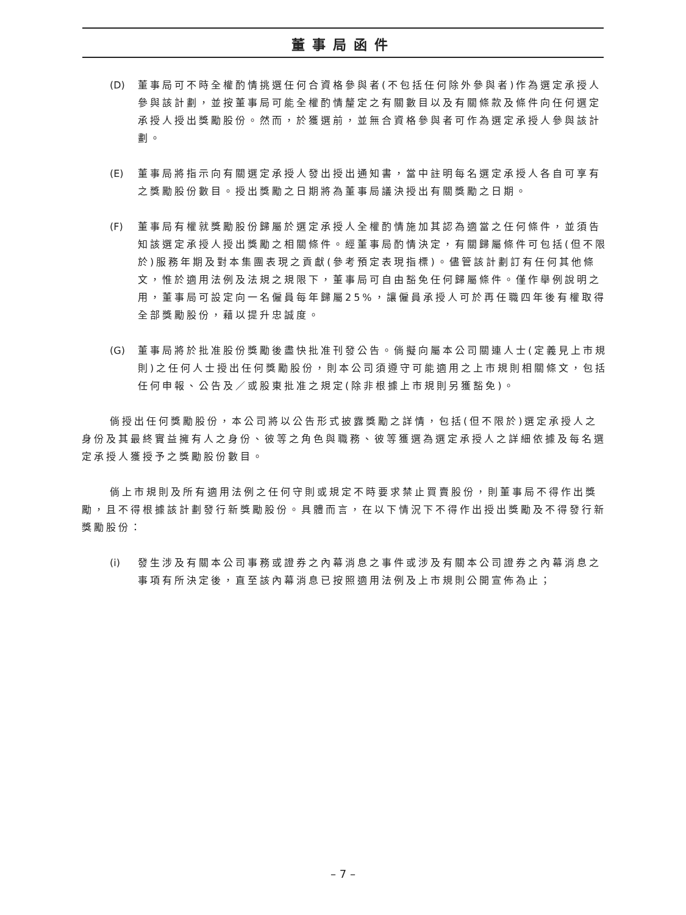董事局函件
(D) 董事局可不時全權酌情挑選任何合資格參與者(不包括任何除外參與者)作為選定承授人參與該計劃，並按董事局可能全權酌情釐定之有關數目以及有關條款及條件向任何選定承授人授出獎勵股份。然而，於獲選前，並無合資格參與者可作為選定承授人參與該計劃。
(E) 董事局將指示向有關選定承授人發出授出通知書，當中註明每名選定承授人各自可享有之獎勵股份數目。授出獎勵之日期將為董事局議決授出有關獎勵之日期。
(F) 董事局有權就獎勵股份歸屬於選定承授人全權酌情施加其認為適當之任何條件，並須告知該選定承授人授出獎勵之相關條件。經董事局酌情決定，有關歸屬條件可包括(但不限於)服務年期及對本集團表現之貢獻(參考預定表現指標)。儘管該計劃訂有任何其他條文，惟於適用法例及法規之規限下，董事局可自由豁免任何歸屬條件。僅作舉例說明之用，董事局可設定向一名僱員每年歸屬25%，讓僱員承授人可於再任職四年後有權取得全部獎勵股份，藉以提升忠誠度。
(G) 董事局將於批准股份獎勵後盡快批准刊發公告。倘擬向屬本公司關連人士(定義見上市規則)之任何人士授出任何獎勵股份，則本公司須遵守可能適用之上市規則相關條文，包括任何申報、公告及／或股東批准之規定(除非根據上市規則另獲豁免)。
倘授出任何獎勵股份，本公司將以公告形式披露獎勵之詳情，包括(但不限於)選定承授人之身份及其最終實益擁有人之身份、彼等之角色與職務、彼等獲選為選定承授人之詳細依據及每名選定承授人獲授予之獎勵股份數目。
倘上市規則及所有適用法例之任何守則或規定不時要求禁止買賣股份，則董事局不得作出獎勵，且不得根據該計劃發行新獎勵股份。具體而言，在以下情況下不得作出授出獎勵及不得發行新獎勵股份：
(i) 發生涉及有關本公司事務或證券之內幕消息之事件或涉及有關本公司證券之內幕消息之事項有所決定後，直至該內幕消息已按照適用法例及上市規則公開宣佈為止；
– 7 –